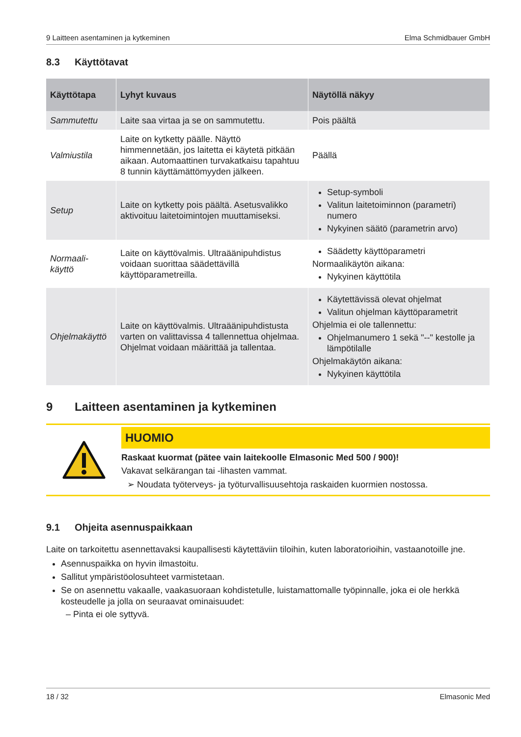9 Laitteen asentaminen ja kytkeminen Elma Schmidbauer GmbH
8.3 Käyttötavat
| Käyttötapa | Lyhyt kuvaus | Näytöllä näkyy |
| --- | --- | --- |
| Sammutettu | Laite saa virtaa ja se on sammutettu. | Pois päältä |
| Valmiustila | Laite on kytketty päälle. Näyttö himmennetään, jos laitetta ei käytetä pitkään aikaan. Automaattinen turvakatkaisu tapahtuu 8 tunnin käyttämättömyyden jälkeen. | Päällä |
| Setup | Laite on kytketty pois päältä. Asetusvalikko aktivoituu laitetoimintojen muuttamiseksi. | Setup-symboli Valitun laitetoiminnon (parametri) numero Nykyinen säätö (parametrin arvo) |
| Normaali- käyttö | Laite on käyttövalmis. Ultraäänipuhdistus voidaan suorittaa säädettävillä käyttöparametreilla. | Säädetty käyttöparametri Normaalikäytön aikana: Nykyinen käyttötila |
| Ohjelmakäyttö | Laite on käyttövalmis. Ultraäänipuhdistusta varten on valittavissa 4 tallennettua ohjelmaa. Ohjelmat voidaan määrittää ja tallentaa. | Käytettävissä olevat ohjelmat Valitun ohjelman käyttöparametrit Ohjelmia ei ole tallennettu: Ohjelmanumero 1 sekä "--" kestolle ja lämpötilalle Ohjelmakäytön aikana: Nykyinen käyttötila |
9 Laitteen asentaminen ja kytkeminen
HUOMIO
Raskaat kuormat (pätee vain laitekoolle Elmasonic Med 500 / 900)!
Vakavat selkärangan tai -lihasten vammat.
➢ Noudata työterveys- ja työturvallisuusehtoja raskaiden kuormien nostossa.
9.1 Ohjeita asennuspaikkaan
Laite on tarkoitettu asennettavaksi kaupallisesti käytettäviin tiloihin, kuten laboratorioihin, vastaanotoille jne.
Asennuspaikka on hyvin ilmastoitu.
Sallitut ympäristöolosuhteet varmistetaan.
Se on asennettu vakaalle, vaakasuoraan kohdistetulle, luistamattomalle työpinnalle, joka ei ole herkkä kosteudelle ja jolla on seuraavat ominaisuudet:
– Pinta ei ole syttyvä.
18 / 32 Elmasonic Med